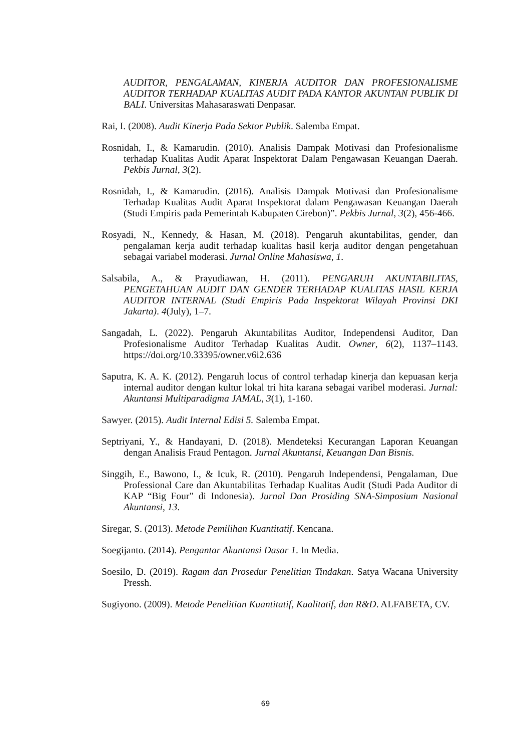AUDITOR, PENGALAMAN, KINERJA AUDITOR DAN PROFESIONALISME AUDITOR TERHADAP KUALITAS AUDIT PADA KANTOR AKUNTAN PUBLIK DI BALI. Universitas Mahasaraswati Denpasar.
Rai, I. (2008). Audit Kinerja Pada Sektor Publik. Salemba Empat.
Rosnidah, I., & Kamarudin. (2010). Analisis Dampak Motivasi dan Profesionalisme terhadap Kualitas Audit Aparat Inspektorat Dalam Pengawasan Keuangan Daerah. Pekbis Jurnal, 3(2).
Rosnidah, I., & Kamarudin. (2016). Analisis Dampak Motivasi dan Profesionalisme Terhadap Kualitas Audit Aparat Inspektorat dalam Pengawasan Keuangan Daerah (Studi Empiris pada Pemerintah Kabupaten Cirebon)”. Pekbis Jurnal, 3(2), 456-466.
Rosyadi, N., Kennedy, & Hasan, M. (2018). Pengaruh akuntabilitas, gender, dan pengalaman kerja audit terhadap kualitas hasil kerja auditor dengan pengetahuan sebagai variabel moderasi. Jurnal Online Mahasiswa, 1.
Salsabila, A., & Prayudiawan, H. (2011). PENGARUH AKUNTABILITAS, PENGETAHUAN AUDIT DAN GENDER TERHADAP KUALITAS HASIL KERJA AUDITOR INTERNAL (Studi Empiris Pada Inspektorat Wilayah Provinsi DKI Jakarta). 4(July), 1–7.
Sangadah, L. (2022). Pengaruh Akuntabilitas Auditor, Independensi Auditor, Dan Profesionalisme Auditor Terhadap Kualitas Audit. Owner, 6(2), 1137–1143. https://doi.org/10.33395/owner.v6i2.636
Saputra, K. A. K. (2012). Pengaruh locus of control terhadap kinerja dan kepuasan kerja internal auditor dengan kultur lokal tri hita karana sebagai varibel moderasi. Jurnal: Akuntansi Multiparadigma JAMAL, 3(1), 1-160.
Sawyer. (2015). Audit Internal Edisi 5. Salemba Empat.
Septriyani, Y., & Handayani, D. (2018). Mendeteksi Kecurangan Laporan Keuangan dengan Analisis Fraud Pentagon. Jurnal Akuntansi, Keuangan Dan Bisnis.
Singgih, E., Bawono, I., & Icuk, R. (2010). Pengaruh Independensi, Pengalaman, Due Professional Care dan Akuntabilitas Terhadap Kualitas Audit (Studi Pada Auditor di KAP “Big Four” di Indonesia). Jurnal Dan Prosiding SNA-Simposium Nasional Akuntansi, 13.
Siregar, S. (2013). Metode Pemilihan Kuantitatif. Kencana.
Soegijanto. (2014). Pengantar Akuntansi Dasar 1. In Media.
Soesilo, D. (2019). Ragam dan Prosedur Penelitian Tindakan. Satya Wacana University Pressh.
Sugiyono. (2009). Metode Penelitian Kuantitatif, Kualitatif, dan R&D. ALFABETA, CV.
69